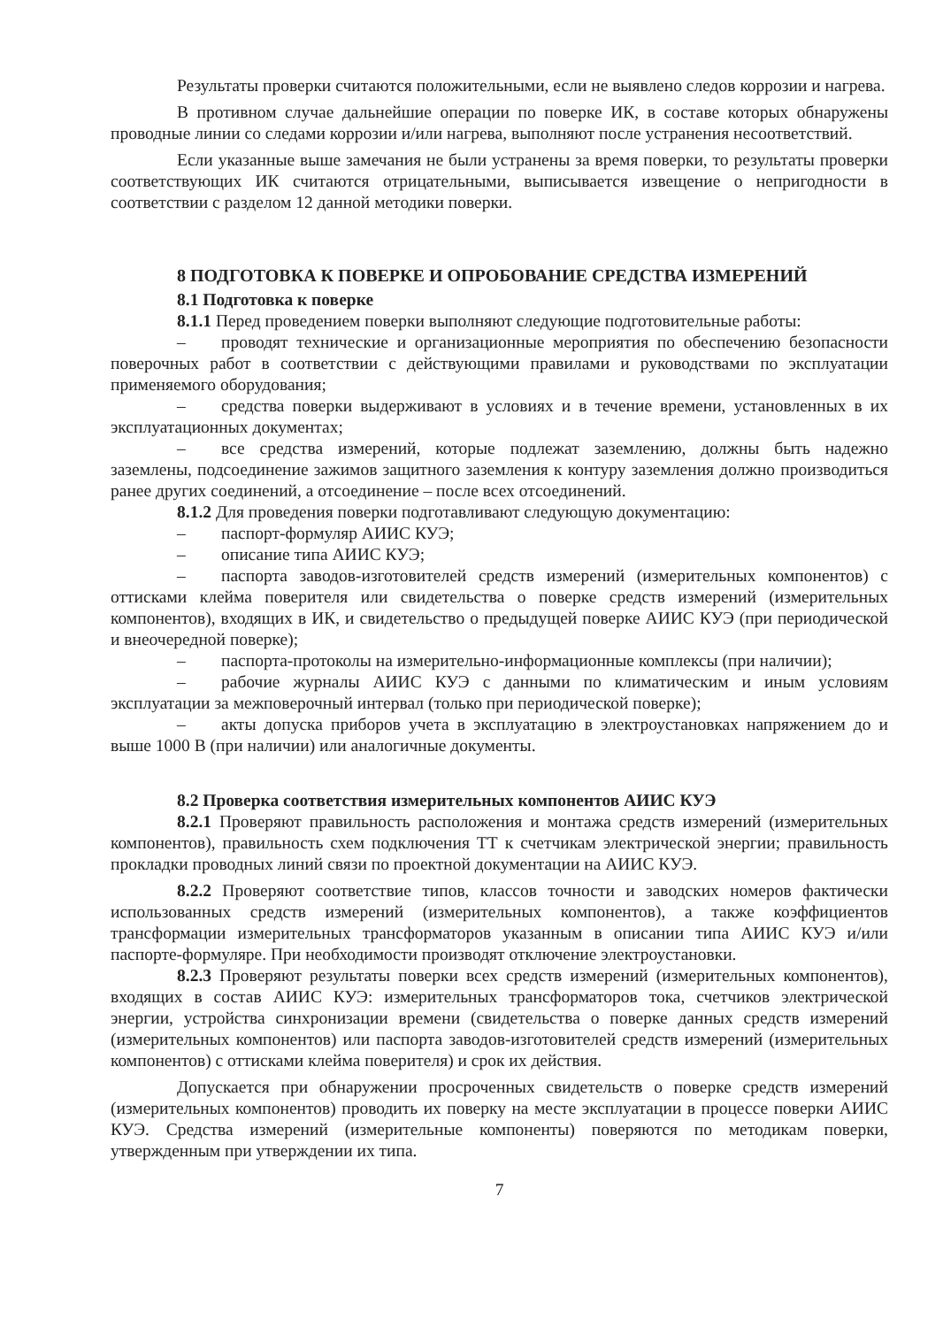Результаты проверки считаются положительными, если не выявлено следов коррозии и нагрева.
В противном случае дальнейшие операции по поверке ИК, в составе которых обнаружены проводные линии со следами коррозии и/или нагрева, выполняют после устранения несоответствий.
Если указанные выше замечания не были устранены за время поверки, то результаты проверки соответствующих ИК считаются отрицательными, выписывается извещение о непригодности в соответствии с разделом 12 данной методики поверки.
8 ПОДГОТОВКА К ПОВЕРКЕ И ОПРОБОВАНИЕ СРЕДСТВА ИЗМЕРЕНИЙ
8.1 Подготовка к поверке
8.1.1 Перед проведением поверки выполняют следующие подготовительные работы:
– проводят технические и организационные мероприятия по обеспечению безопасности поверочных работ в соответствии с действующими правилами и руководствами по эксплуатации применяемого оборудования;
– средства поверки выдерживают в условиях и в течение времени, установленных в их эксплуатационных документах;
– все средства измерений, которые подлежат заземлению, должны быть надежно заземлены, подсоединение зажимов защитного заземления к контуру заземления должно производиться ранее других соединений, а отсоединение – после всех отсоединений.
8.1.2 Для проведения поверки подготавливают следующую документацию:
– паспорт-формуляр АИИС КУЭ;
– описание типа АИИС КУЭ;
– паспорта заводов-изготовителей средств измерений (измерительных компонентов) с оттисками клейма поверителя или свидетельства о поверке средств измерений (измерительных компонентов), входящих в ИК, и свидетельство о предыдущей поверке АИИС КУЭ (при периодической и внеочередной поверке);
– паспорта-протоколы на измерительно-информационные комплексы (при наличии);
– рабочие журналы АИИС КУЭ с данными по климатическим и иным условиям эксплуатации за межповерочный интервал (только при периодической поверке);
– акты допуска приборов учета в эксплуатацию в электроустановках напряжением до и выше 1000 В (при наличии) или аналогичные документы.
8.2 Проверка соответствия измерительных компонентов АИИС КУЭ
8.2.1 Проверяют правильность расположения и монтажа средств измерений (измерительных компонентов), правильность схем подключения ТТ к счетчикам электрической энергии; правильность прокладки проводных линий связи по проектной документации на АИИС КУЭ.
8.2.2 Проверяют соответствие типов, классов точности и заводских номеров фактически использованных средств измерений (измерительных компонентов), а также коэффициентов трансформации измерительных трансформаторов указанным в описании типа АИИС КУЭ и/или паспорте-формуляре. При необходимости производят отключение электроустановки.
8.2.3 Проверяют результаты поверки всех средств измерений (измерительных компонентов), входящих в состав АИИС КУЭ: измерительных трансформаторов тока, счетчиков электрической энергии, устройства синхронизации времени (свидетельства о поверке данных средств измерений (измерительных компонентов) или паспорта заводов-изготовителей средств измерений (измерительных компонентов) с оттисками клейма поверителя) и срок их действия.
Допускается при обнаружении просроченных свидетельств о поверке средств измерений (измерительных компонентов) проводить их поверку на месте эксплуатации в процессе поверки АИИС КУЭ. Средства измерений (измерительные компоненты) поверяются по методикам поверки, утвержденным при утверждении их типа.
7